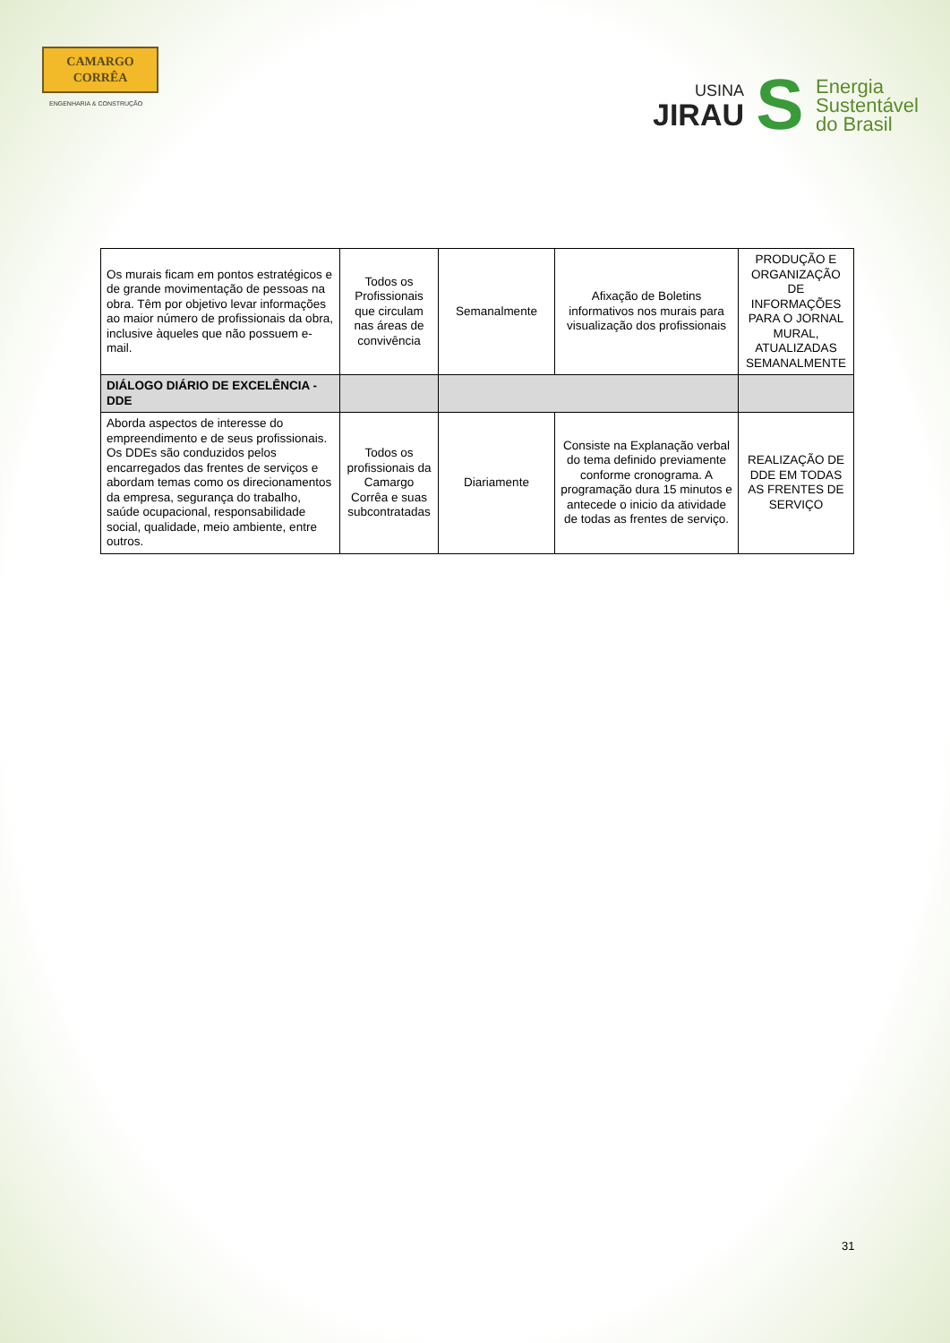CAMARGO
CORRÊA
ENGENHARIA & CONSTRUÇÃO
USINA
JIRAU
S
Energia
Sustentável
do Brasil
| Os murais ficam em pontos estratégicos e de grande movimentação de pessoas na obra. Têm por objetivo levar informações ao maior número de profissionais da obra, inclusive àqueles que não possuem e-mail. | Todos os Profissionais que circulam nas áreas de convivência | Semanalmente | Afixação de Boletins informativos nos murais para visualização dos profissionais | PRODUÇÃO E ORGANIZAÇÃO DE INFORMAÇÕES PARA O JORNAL MURAL, ATUALIZADAS SEMANALMENTE |
| DIÁLOGO DIÁRIO DE EXCELÊNCIA - DDE | | | | |
| Aborda aspectos de interesse do empreendimento e de seus profissionais. Os DDEs são conduzidos pelos encarregados das frentes de serviços e abordam temas como os direcionamentos da empresa, segurança do trabalho, saúde ocupacional, responsabilidade social, qualidade, meio ambiente, entre outros. | Todos os profissionais da Camargo Corrêa e suas subcontratadas | Diariamente | Consiste na Explanação verbal do tema definido previamente conforme cronograma. A programação dura 15 minutos e antecede o inicio da atividade de todas as frentes de serviço. | REALIZAÇÃO DE DDE EM TODAS AS FRENTES DE SERVIÇO |
31